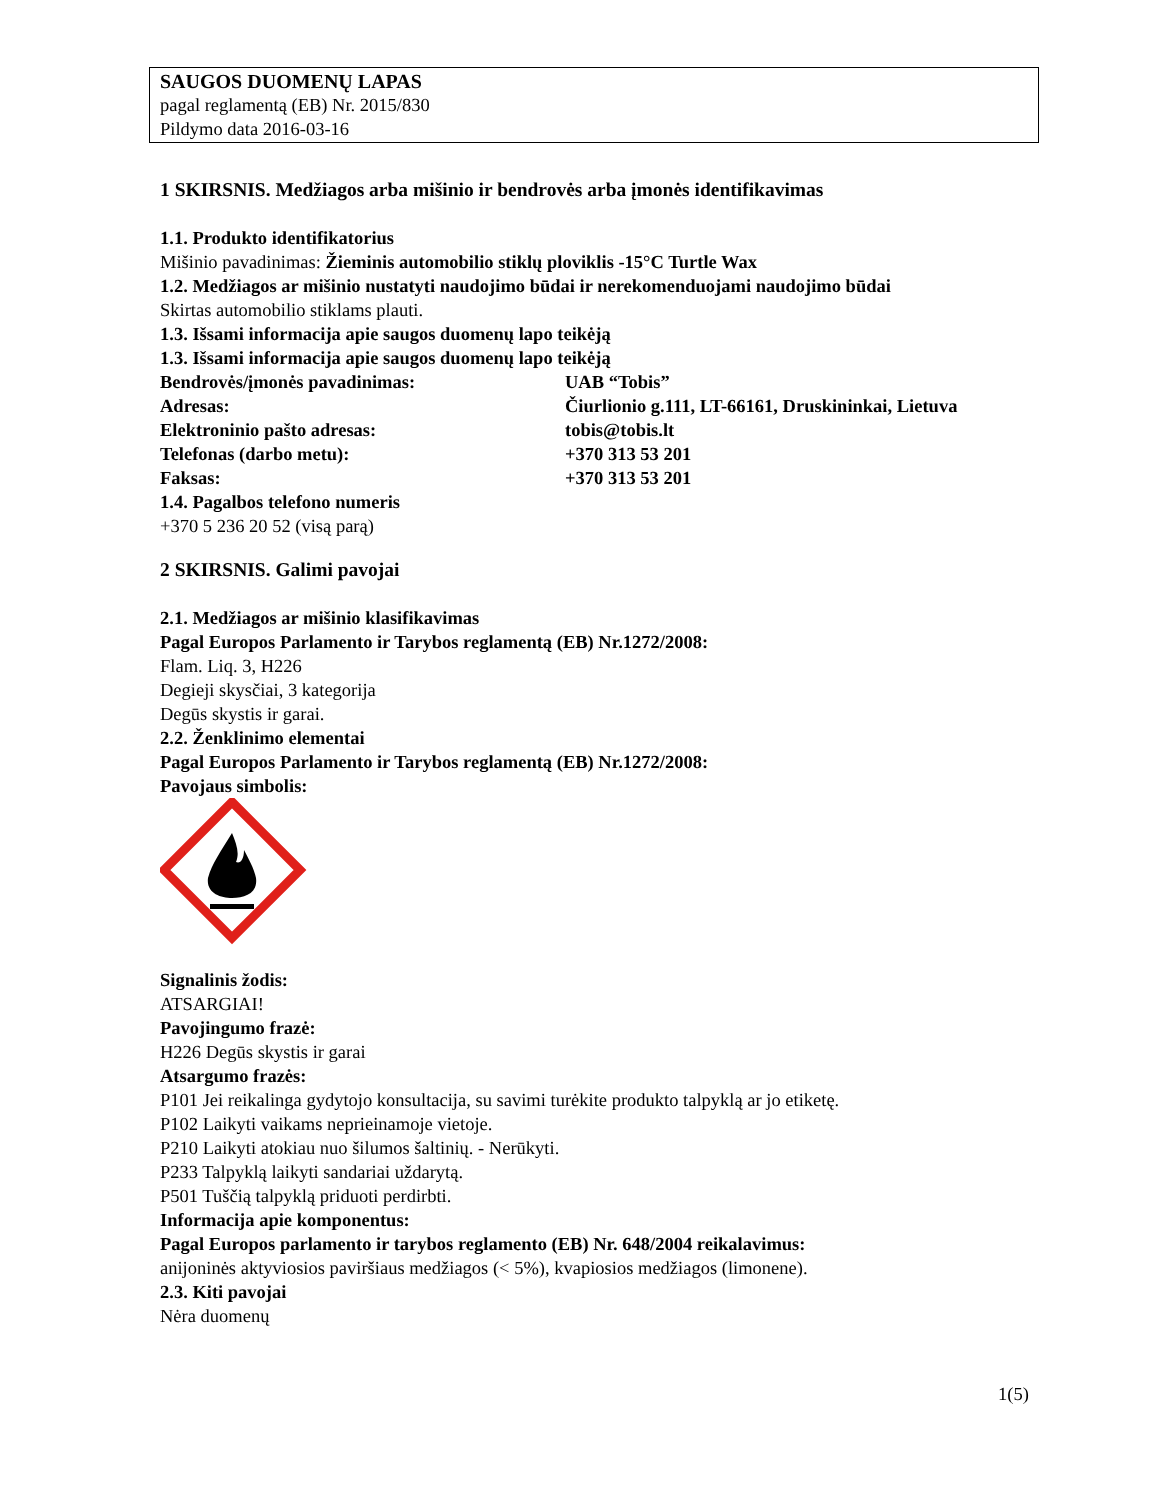SAUGOS DUOMENŲ LAPAS
pagal reglamentą (EB) Nr. 2015/830
Pildymo data 2016-03-16
1 SKIRSNIS. Medžiagos arba mišinio ir bendrovės arba įmonės identifikavimas
1.1. Produkto identifikatorius
Mišinio pavadinimas: Žieminis automobilio stiklų ploviklis -15°C Turtle Wax
1.2. Medžiagos ar mišinio nustatyti naudojimo būdai ir nerekomenduojami naudojimo būdai
Skirtas automobilio stiklams plauti.
1.3. Išsami informacija apie saugos duomenų lapo teikėją
1.3. Išsami informacija apie saugos duomenų lapo teikėją
Bendrovės/įmonės pavadinimas: UAB “Tobis”
Adresas: Čiurlionio g.111, LT-66161, Druskininkai, Lietuva
Elektroninio pašto adresas: tobis@tobis.lt
Telefonas (darbo metu): +370 313 53 201
Faksas: +370 313 53 201
1.4. Pagalbos telefono numeris
+370 5 236 20 52 (visą parą)
2 SKIRSNIS. Galimi pavojai
2.1. Medžiagos ar mišinio klasifikavimas
Pagal Europos Parlamento ir Tarybos reglamentą (EB) Nr.1272/2008:
Flam. Liq. 3, H226
Degieji skysčiai, 3 kategorija
Degūs skystis ir garai.
2.2. Ženklinimo elementai
Pagal Europos Parlamento ir Tarybos reglamentą (EB) Nr.1272/2008:
Pavojaus simbolis:
Signalinis žodis:
ATSARGIAI!
Pavojingumo frazė:
H226 Degūs skystis ir garai
Atsargumo frazės:
P101 Jei reikalinga gydytojo konsultacija, su savimi turėkite produkto talpyklą ar jo etiketę.
P102 Laikyti vaikams neprieinamoje vietoje.
P210 Laikyti atokiau nuo šilumos šaltinių. - Nerūkyti.
P233 Talpyklą laikyti sandariai uždarytą.
P501 Tuščią talpyklą priduoti perdirbti.
Informacija apie komponentus:
Pagal Europos parlamento ir tarybos reglamento (EB) Nr. 648/2004 reikalavimus:
anijoninės aktyviosios paviršiaus medžiagos (< 5%), kvapiosios medžiagos (limonene).
2.3. Kiti pavojai
Nėra duomenų
1(5)